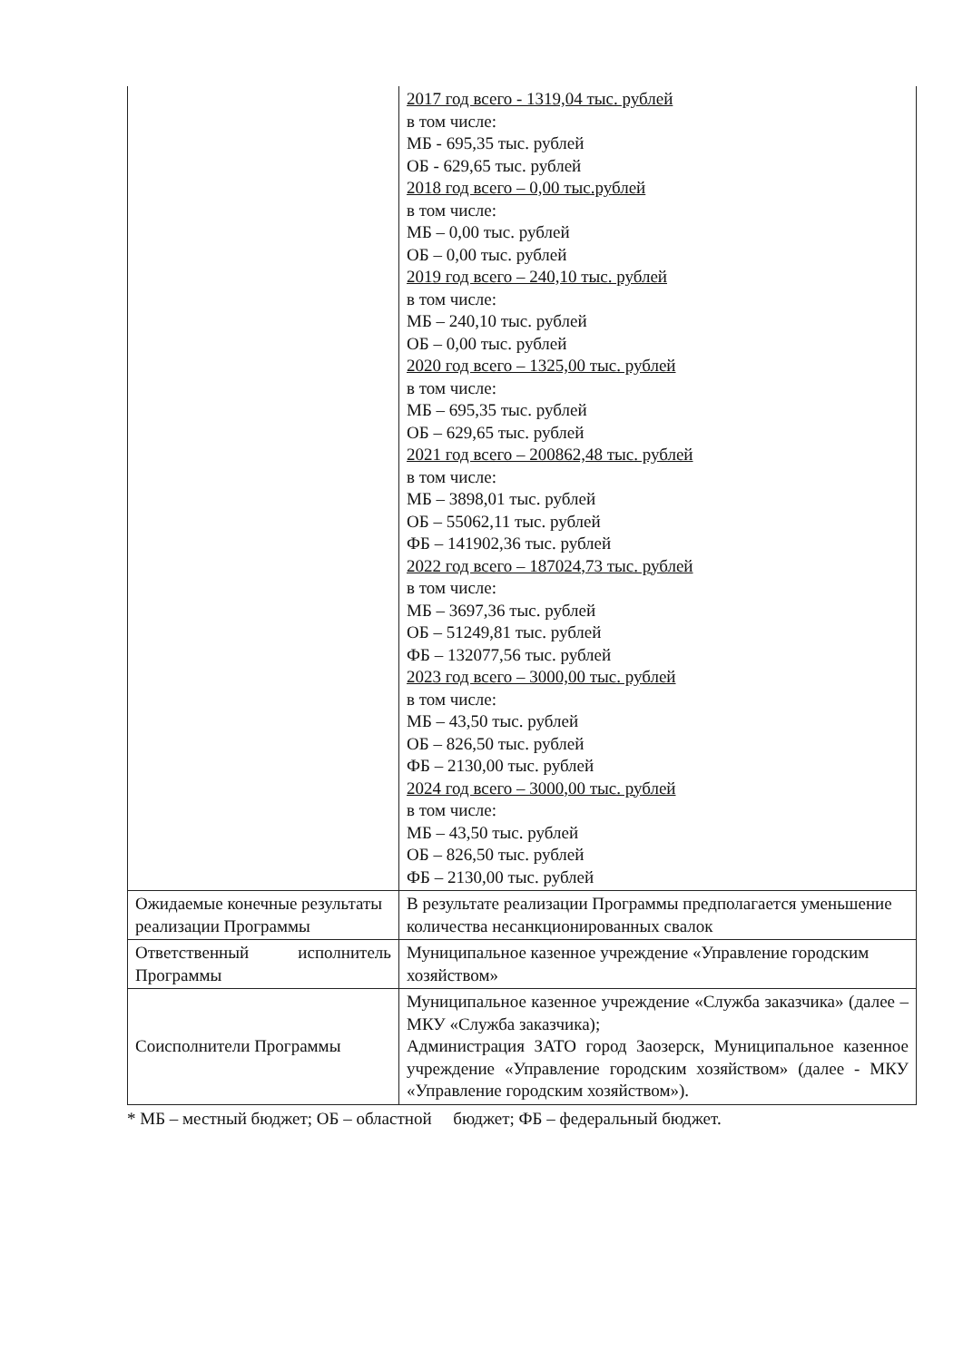| | 2017 год всего - 1319,04 тыс. рублей в том числе: МБ - 695,35 тыс. рублей ОБ - 629,65 тыс. рублей 2018 год всего – 0,00 тыс.рублей в том числе: МБ – 0,00 тыс. рублей ОБ – 0,00 тыс. рублей 2019 год всего – 240,10 тыс. рублей в том числе: МБ – 240,10 тыс. рублей ОБ – 0,00 тыс. рублей 2020 год всего – 1325,00 тыс. рублей в том числе: МБ – 695,35 тыс. рублей ОБ – 629,65 тыс. рублей 2021 год всего – 200862,48 тыс. рублей в том числе: МБ – 3898,01 тыс. рублей ОБ – 55062,11 тыс. рублей ФБ – 141902,36 тыс. рублей 2022 год всего – 187024,73 тыс. рублей в том числе: МБ – 3697,36 тыс. рублей ОБ – 51249,81 тыс. рублей ФБ – 132077,56 тыс. рублей 2023 год всего – 3000,00 тыс. рублей в том числе: МБ – 43,50 тыс. рублей ОБ – 826,50 тыс. рублей ФБ – 2130,00 тыс. рублей 2024 год всего – 3000,00 тыс. рублей в том числе: МБ – 43,50 тыс. рублей ОБ – 826,50 тыс. рублей ФБ – 2130,00 тыс. рублей |
| Ожидаемые конечные результаты реализации Программы | В результате реализации Программы предполагается уменьшение количества несанкционированных свалок |
| Ответственный исполнитель Программы | Муниципальное казенное учреждение «Управление городским хозяйством» |
| Соисполнители Программы | Муниципальное казенное учреждение «Служба заказчика» (далее – МКУ «Служба заказчика); Администрация ЗАТО город Заозерск, Муниципальное казенное учреждение «Управление городским хозяйством» (далее - МКУ «Управление городским хозяйством»). |
* МБ – местный бюджет; ОБ – областной бюджет; ФБ – федеральный бюджет.